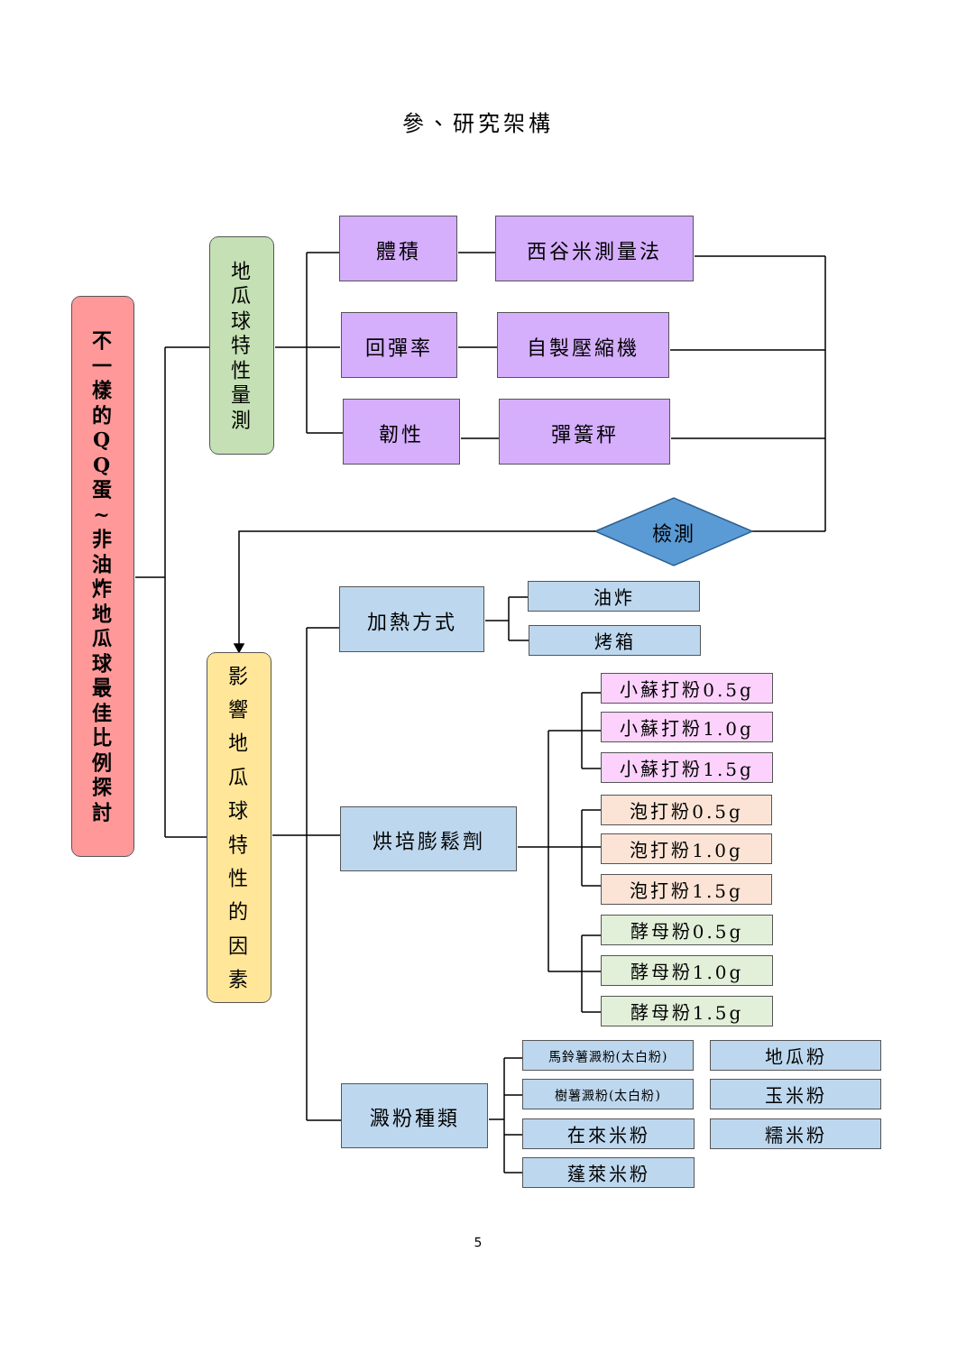參、研究架構
不
一
樣
的
Q
Q
蛋
~
非
油
炸
地
瓜
球
最
佳
比
例
探
討
地
瓜
球
特
性
量
測
體積
西谷米測量法
回彈率
自製壓縮機
韌性
彈簧秤
檢測
影
響
地
瓜
球
特
性
的
因
素
加熱方式
油炸
烤箱
烘培膨鬆劑
小蘇打粉0.5g
小蘇打粉1.0g
小蘇打粉1.5g
泡打粉0.5g
泡打粉1.0g
泡打粉1.5g
酵母粉0.5g
酵母粉1.0g
酵母粉1.5g
澱粉種類
馬鈴薯澱粉(太白粉)
地瓜粉
樹薯澱粉(太白粉)
玉米粉
在來米粉
糯米粉
蓬萊米粉
5